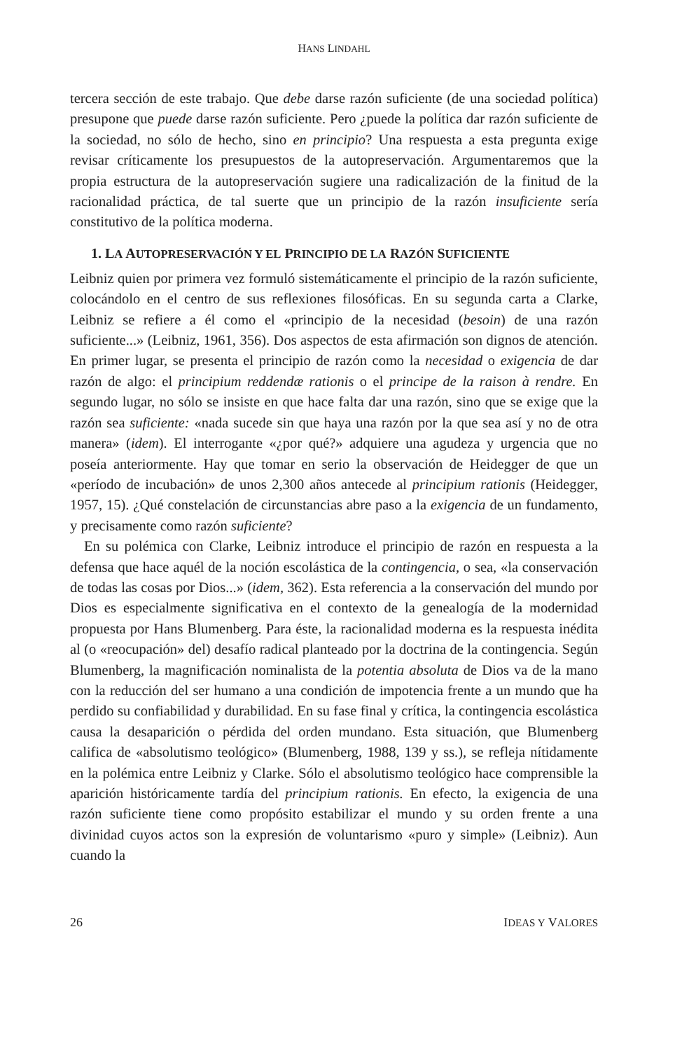HANS LINDAHL
tercera sección de este trabajo. Que debe darse razón suficiente (de una sociedad política) presupone que puede darse razón suficiente. Pero ¿puede la política dar razón suficiente de la sociedad, no sólo de hecho, sino en principio? Una respuesta a esta pregunta exige revisar críticamente los presupuestos de la autopreservación. Argumentaremos que la propia estructura de la autopreservación sugiere una radicalización de la finitud de la racionalidad práctica, de tal suerte que un principio de la razón insuficiente sería constitutivo de la política moderna.
1. LA AUTOPRESERVACIÓN Y EL PRINCIPIO DE LA RAZÓN SUFICIENTE
Leibniz quien por primera vez formuló sistemáticamente el principio de la razón suficiente, colocándolo en el centro de sus reflexiones filosóficas. En su segunda carta a Clarke, Leibniz se refiere a él como el «principio de la necesidad (besoin) de una razón suficiente...» (Leibniz, 1961, 356). Dos aspectos de esta afirmación son dignos de atención. En primer lugar, se presenta el principio de razón como la necesidad o exigencia de dar razón de algo: el principium reddendæ rationis o el principe de la raison à rendre. En segundo lugar, no sólo se insiste en que hace falta dar una razón, sino que se exige que la razón sea suficiente: «nada sucede sin que haya una razón por la que sea así y no de otra manera» (idem). El interrogante «¿por qué?» adquiere una agudeza y urgencia que no poseía anteriormente. Hay que tomar en serio la observación de Heidegger de que un «período de incubación» de unos 2,300 años antecede al principium rationis (Heidegger, 1957, 15). ¿Qué constelación de circunstancias abre paso a la exigencia de un fundamento, y precisamente como razón suficiente?
En su polémica con Clarke, Leibniz introduce el principio de razón en respuesta a la defensa que hace aquél de la noción escolástica de la contingencia, o sea, «la conservación de todas las cosas por Dios...» (idem, 362). Esta referencia a la conservación del mundo por Dios es especialmente significativa en el contexto de la genealogía de la modernidad propuesta por Hans Blumenberg. Para éste, la racionalidad moderna es la respuesta inédita al (o «reocupación» del) desafío radical planteado por la doctrina de la contingencia. Según Blumenberg, la magnificación nominalista de la potentia absoluta de Dios va de la mano con la reducción del ser humano a una condición de impotencia frente a un mundo que ha perdido su confiabilidad y durabilidad. En su fase final y crítica, la contingencia escolástica causa la desaparición o pérdida del orden mundano. Esta situación, que Blumenberg califica de «absolutismo teológico» (Blumenberg, 1988, 139 y ss.), se refleja nítidamente en la polémica entre Leibniz y Clarke. Sólo el absolutismo teológico hace comprensible la aparición históricamente tardía del principium rationis. En efecto, la exigencia de una razón suficiente tiene como propósito estabilizar el mundo y su orden frente a una divinidad cuyos actos son la expresión de voluntarismo «puro y simple» (Leibniz). Aun cuando la
26 IDEAS Y VALORES